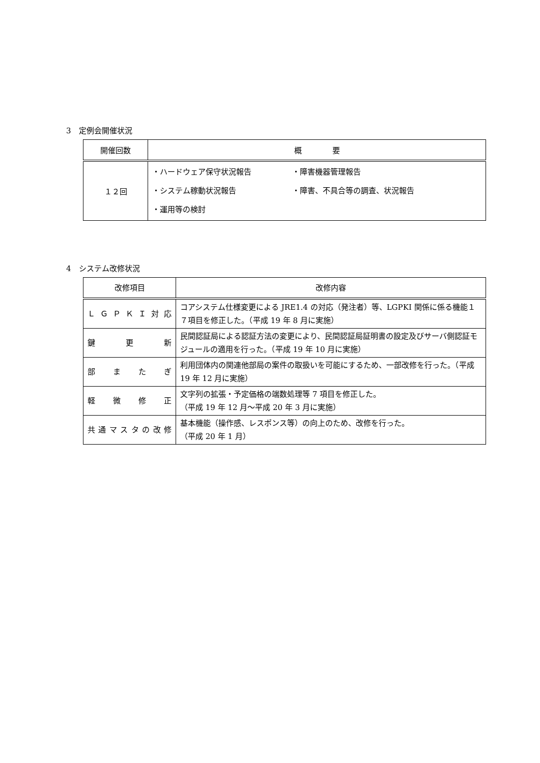3　定例会開催状況
| 開催回数 | 概 要 |
| --- | --- |
| １２回 | ・ハードウェア保守状況報告 ・障害機器管理報告 ・システム稼動状況報告 ・障害、不具合等の調査、状況報告 ・運用等の検討 |
4　システム改修状況
| 改修項目 | 改修内容 |
| --- | --- |
| Ｌ Ｇ Ｐ Ｋ Ｉ 対 応 | コアシステム仕様変更による JRE1.4 の対応（発注者）等、LGPKI 関係に係る機能１７項目を修正した。（平成 19 年 8 月に実施） |
| 鍵 更 新 | 民間認証局による認証方法の変更により、民間認証局証明書の設定及びサーバ側認証モジュールの適用を行った。（平成 19 年 10 月に実施） |
| 部 ま た ぎ | 利用団体内の関連他部局の案件の取扱いを可能にするため、一部改修を行った。（平成 19 年 12 月に実施） |
| 軽 微 修 正 | 文字列の拡張・予定価格の端数処理等 7 項目を修正した。 （平成 19 年 12 月～平成 20 年 3 月に実施） |
| 共通マスタの改修 | 基本機能（操作感、レスポンス等）の向上のため、改修を行った。 （平成 20 年 1 月） |